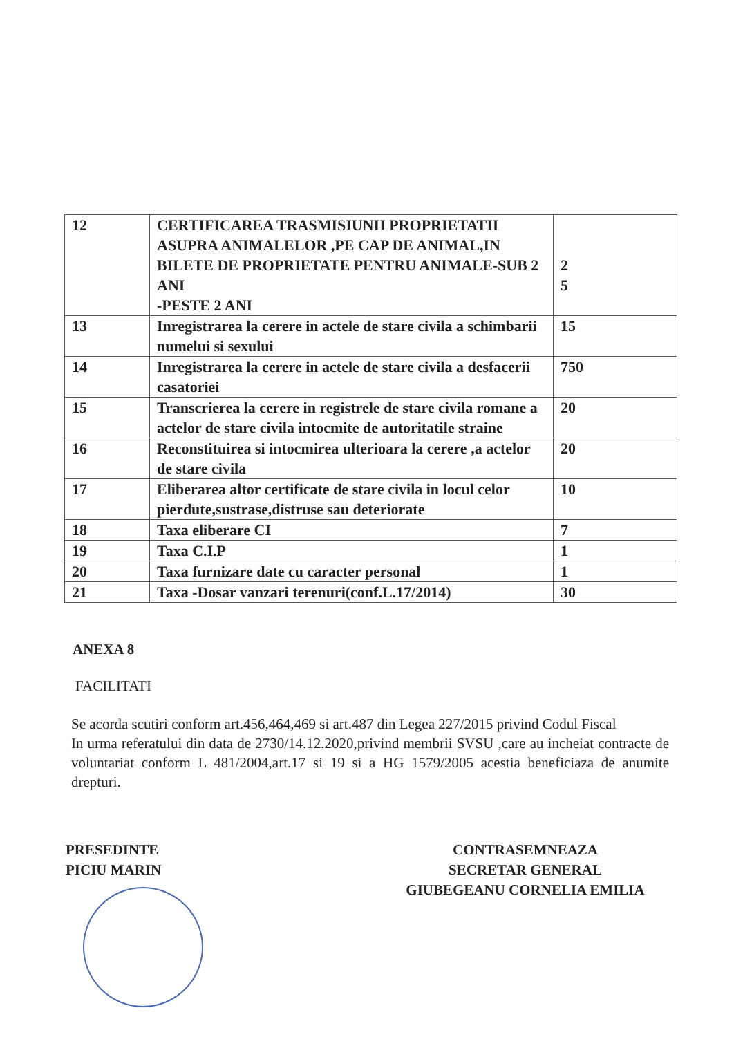| 12 | CERTIFICAREA TRASMISIUNII PROPRIETATII ASUPRA ANIMALELOR ,PE CAP DE ANIMAL,IN BILETE DE PROPRIETATE PENTRU ANIMALE-SUB 2 ANI -PESTE 2 ANI | 2 5 |
| 13 | Inregistrarea la cerere in actele de stare civila a schimbarii numelui si sexului | 15 |
| 14 | Inregistrarea la cerere in actele de stare civila a desfacerii casatoriei | 750 |
| 15 | Transcrierea la cerere in registrele de stare civila romane a actelor de stare civila intocmite de autoritatile straine | 20 |
| 16 | Reconstituirea si intocmirea ulterioara la cerere ,a actelor de stare civila | 20 |
| 17 | Eliberarea altor certificate de stare civila in locul celor pierdute,sustrase,distruse sau deteriorate | 10 |
| 18 | Taxa eliberare CI | 7 |
| 19 | Taxa C.I.P | 1 |
| 20 | Taxa furnizare date cu caracter personal | 1 |
| 21 | Taxa -Dosar vanzari terenuri(conf.L.17/2014) | 30 |
ANEXA 8
FACILITATI
Se acorda scutiri conform art.456,464,469 si art.487 din Legea 227/2015 privind Codul Fiscal
In urma referatului din data de 2730/14.12.2020,privind membrii SVSU ,care au incheiat contracte de voluntariat conform L 481/2004,art.17 si 19 si a HG 1579/2005 acestia beneficiaza de anumite drepturi.
PRESEDINTE
PICIU MARIN
CONTRASEMNEAZA
SECRETAR GENERAL
GIUBEGEANU CORNELIA EMILIA